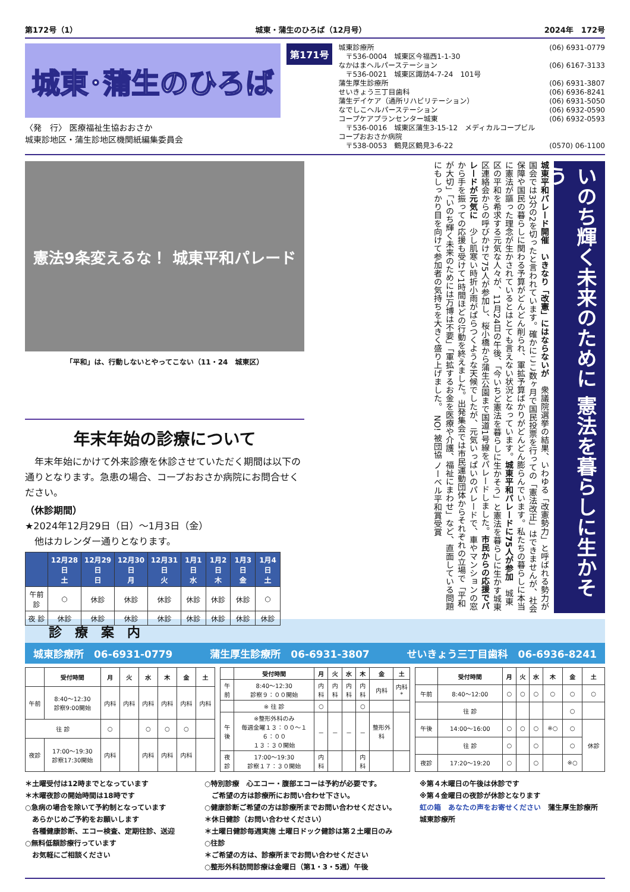第172号（1） 城東・蒲生のひろば（12月号） 2024年　172号
城東･蒲生のひろば
〈発　行〉 医療福祉生協おおさか
城東診地区・蒲生診地区機関紙編集委員会
第171号
城東診療所 (06) 6931-0779
　〒536-0004　城東区今福西1-1-30
なかはまヘルパーステーション (06) 6167-3133
　〒536-0021　城東区諏訪4-7-24　101号
蒲生厚生診療所 (06) 6931-3807
せいきょう三丁目歯科 (06) 6936-8241
蒲生デイケア（通所リハビリテーション） (06) 6931-5050
なでしこヘルパーステーション (06) 6932-0590
コープケアプランセンター城東 (06) 6932-0593
　〒536-0016　城東区蒲生3-15-12　メディカルコープビル
コープおおさか病院
　〒538-0053　鶴見区鶴見3-6-22 (0570) 06-1100
憲法9条変えるな！ 城東平和パレード
「平和」は、行動しないとやってこない（11・24　城東区）
年末年始の診療について
　年末年始にかけて外来診療を休診させていただく期間は以下の通りとなります。急患の場合、コープおおさか病院にお問合せください。
（休診期間）
★2024年12月29日（日）～1月3日（金）
　他はカレンダー通りとなります。
| | 12月28日 土 | 12月29日 日 | 12月30日 月 | 12月31日 火 | 1月1日 水 | 1月2日 木 | 1月3日 金 | 1月4日 土 |
| --- | --- | --- | --- | --- | --- | --- | --- | --- |
| 午前診 | ○ | 休診 | 休診 | 休診 | 休診 | 休診 | 休診 | ○ |
| 夜 診 | 休診 | 休診 | 休診 | 休診 | 休診 | 休診 | 休診 | 休診 |
いのち輝く未来のために 憲法を暮らしに生かそう
城東平和パレード開催　いきなり「改憲」にはならないが　衆議院選挙の結果、いわゆる「改憲勢力」と呼ばれる勢力が国会では3分の2を切ったと言われています。確かにここ数ヶ月で国民投票を行っての「憲法改正」はできませんが、社会保障や国民の暮らしに関わる予算がどんどん削られ、軍拡予算ばかりがどんどん膨らんでいます。私たちの暮らしに本当に憲法が謳った理念が生かされているとはとても言えない状況となっています。城東平和パレードに75人が参加　城東区の平和を希求する元気な人々が、11月24日の午後、「今いちど憲法を暮らしに生かそう」と憲法を暮らしに生かす城東区連絡会からの呼びかけで75人が参加し、桜小橋から蒲生公園まで国道1号線をパレードしました。市民からの応援でパレードが元気に　少し肌寒い時折小雨がぱらつくような天候でしたが、元気いっぱいのパレードで、車やマンションの窓から手を振っての応援も受けて1時間ほどの行動を終えました。出発集会では市民運動団体からそれぞれの立場で「平和が大切」「いのち輝く未来のためには万博は不要」「軍拡するお金を医療や介護、福祉にまわせ」など、直面している問題にもしっかり目を向けて参加者の気持ちを大きく盛り上げました。　NO! 被団協 ノーベル平和賞受賞
診　療　案　内
城東診療所　06-6931-0779 蒲生厚生診療所　06-6931-3807 せいきょう三丁目歯科　06-6936-8241
| | 受付時間 | 月 | 火 | 水 | 木 | 金 | 土 |
| --- | --- | --- | --- | --- | --- | --- | --- |
| 午前 | 8:40～12:30 診察9:00開始 | 内科 | 内科 | 内科 | 内科 | 内科 | 内科 |
| 往 診 | | ○ | | ○ | ○ | ○ | |
| 夜診 | 17:00～19:30 診察17:30開始 | 内科 | | 内科 | 内科 | 内科 | |
| | 受付時間 | 月 | 火 | 水 | 木 | 金 | 土 |
| --- | --- | --- | --- | --- | --- | --- | --- |
| 午前 | 8:40～12:30 診察９：００開始 | 内科 | 内科 | 内科 | 内科 | 内科 | 内科* |
| | ※ 往 診 | ○ | | | ○ | | |
| 午後 | ※整形外科のみ 毎週金曜１３：００～１６：００ １３：３０開始 | － | － | － | － | 整形外科 | |
| 夜診 | 17:00～19:30 診察１７：３０開始 | 内科 | | | 内科 | | |
| | 受付時間 | 月 | 火 | 水 | 木 | 金 | 土 |
| --- | --- | --- | --- | --- | --- | --- | --- |
| 午前 | 8:40～12:00 | ○ | ○ | ○ | ○ | ○ | ○ |
| | 往 診 | | | | | ○ | |
| 午後 | 14:00～16:00 | ○ | ○ | ○ | ※○ | ○ | 休診 |
| | 往 診 | ○ | | ○ | | ○ | |
| 夜診 | 17:20～19:20 | ○ | | ○ | | ※○ | |
＊土曜受付は12時までとなっています
＊木曜夜診の開始時間は18時です
○急病の場合を除いて予約制となっています
　あらかじめご予約をお願いします
　各種健康診断、エコー検査、定期往診、送迎
○無料低額診療行っています
　お気軽にご相談ください
○特別診療　心エコー・腹部エコーは予約が必要です。
　ご希望の方は診療所にお問い合わせ下さい。
○健康診断ご希望の方は診療所までお問い合わせください。
＊休日健診（お問い合わせください）
＊土曜日健診毎週実施 土曜日ドック健診は第２土曜日のみ
○往診
＊ご希望の方は、診療所までお問い合わせください
○整形外科訪問診療は金曜日（第1・3・5週）午後
※第４木曜日の午後は休診です
※第４金曜日の夜診が休診となります
虹の箱　あなたの声をお寄せください　蒲生厚生診療所　城東診療所